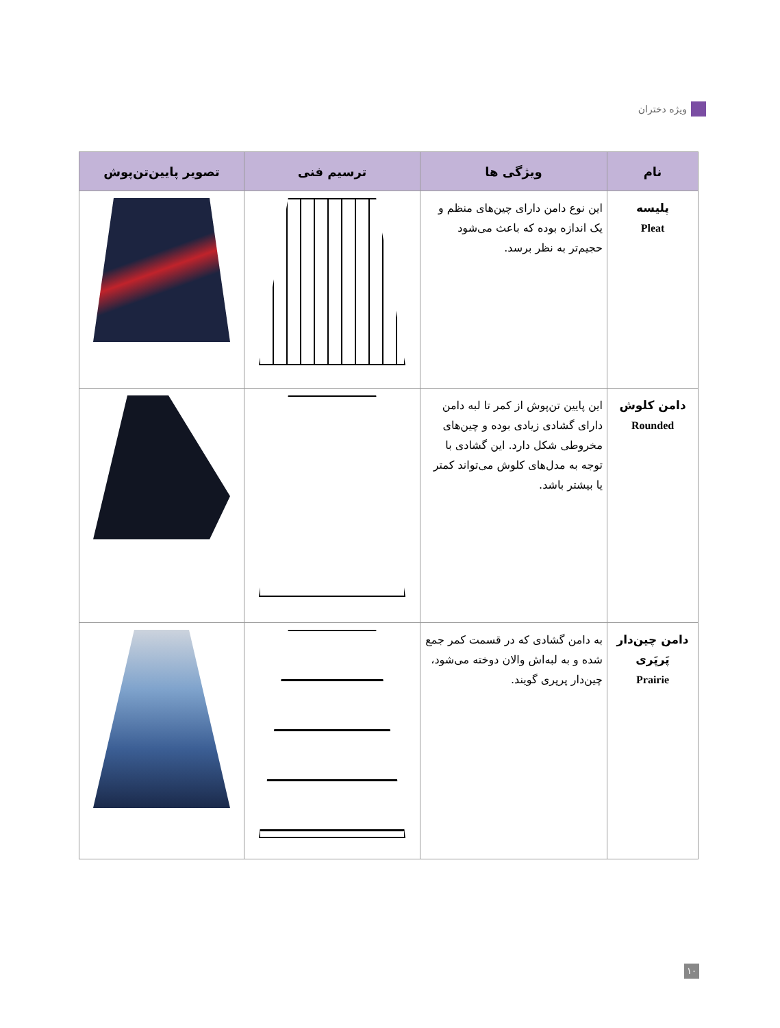ویژه دختران
| نام | ویژگی ها | ترسیم فنی | تصویر پایین‌تن‌پوش |
| --- | --- | --- | --- |
| پلیسه Pleat | این نوع دامن دارای چین‌های منظم و یک اندازه بوده که باعث می‌شود حجیم‌تر به نظر برسد. | | |
| دامن کلوش Rounded | این پایین تن‌پوش از کمر تا لبه دامن دارای گشادی زیادی بوده و چین‌های مخروطی شکل دارد. این گشادی با توجه به مدل‌های کلوش می‌تواند کمتر یا بیشتر باشد. | | |
| دامن چین‌دار پَرپَری Prairie | به دامن گشادی که در قسمت کمر جمع شده و به لبه‌اش والان دوخته می‌شود، چین‌دار پرپری گویند. | | |
۱۰